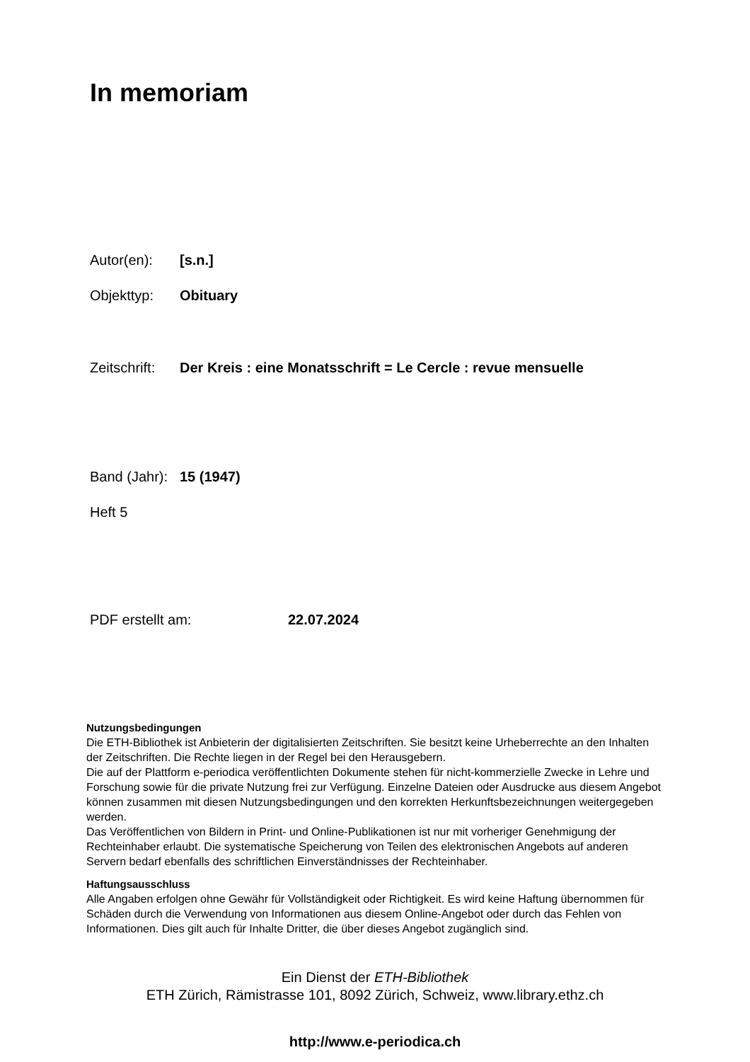In memoriam
Autor(en): [s.n.]
Objekttyp: Obituary
Zeitschrift: Der Kreis : eine Monatsschrift = Le Cercle : revue mensuelle
Band (Jahr): 15 (1947)
Heft 5
PDF erstellt am: 22.07.2024
Nutzungsbedingungen
Die ETH-Bibliothek ist Anbieterin der digitalisierten Zeitschriften. Sie besitzt keine Urheberrechte an den Inhalten der Zeitschriften. Die Rechte liegen in der Regel bei den Herausgebern.
Die auf der Plattform e-periodica veröffentlichten Dokumente stehen für nicht-kommerzielle Zwecke in Lehre und Forschung sowie für die private Nutzung frei zur Verfügung. Einzelne Dateien oder Ausdrucke aus diesem Angebot können zusammen mit diesen Nutzungsbedingungen und den korrekten Herkunftsbezeichnungen weitergegeben werden.
Das Veröffentlichen von Bildern in Print- und Online-Publikationen ist nur mit vorheriger Genehmigung der Rechteinhaber erlaubt. Die systematische Speicherung von Teilen des elektronischen Angebots auf anderen Servern bedarf ebenfalls des schriftlichen Einverständnisses der Rechteinhaber.
Haftungsausschluss
Alle Angaben erfolgen ohne Gewähr für Vollständigkeit oder Richtigkeit. Es wird keine Haftung übernommen für Schäden durch die Verwendung von Informationen aus diesem Online-Angebot oder durch das Fehlen von Informationen. Dies gilt auch für Inhalte Dritter, die über dieses Angebot zugänglich sind.
Ein Dienst der ETH-Bibliothek
ETH Zürich, Rämistrasse 101, 8092 Zürich, Schweiz, www.library.ethz.ch
http://www.e-periodica.ch